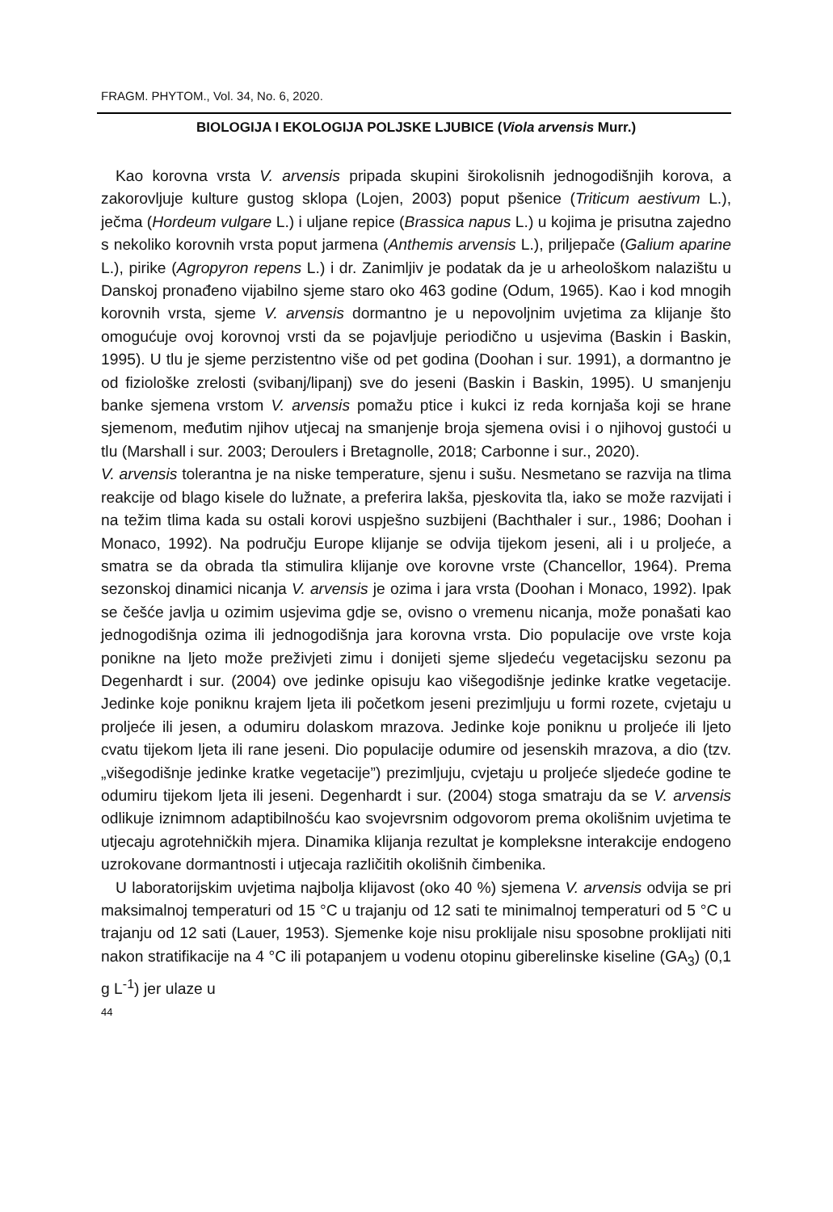FRAGM. PHYTOM., Vol. 34, No. 6, 2020.
BIOLOGIJA I EKOLOGIJA POLJSKE LJUBICE (Viola arvensis Murr.)
Kao korovna vrsta V. arvensis pripada skupini širokolisnih jednogodišnjih korova, a zakorovljuje kulture gustog sklopa (Lojen, 2003) poput pšenice (Triticum aestivum L.), ječma (Hordeum vulgare L.) i uljane repice (Brassica napus L.) u kojima je prisutna zajedno s nekoliko korovnih vrsta poput jarmena (Anthemis arvensis L.), priljepače (Galium aparine L.), pirike (Agropyron repens L.) i dr. Zanimljiv je podatak da je u arheološkom nalazištu u Danskoj pronađeno vijabilno sjeme staro oko 463 godine (Odum, 1965). Kao i kod mnogih korovnih vrsta, sjeme V. arvensis dormantno je u nepovoljnim uvjetima za klijanje što omogućuje ovoj korovnoj vrsti da se pojavljuje periodično u usjevima (Baskin i Baskin, 1995). U tlu je sjeme perzistentno više od pet godina (Doohan i sur. 1991), a dormantno je od fiziološke zrelosti (svibanj/lipanj) sve do jeseni (Baskin i Baskin, 1995). U smanjenju banke sjemena vrstom V. arvensis pomažu ptice i kukci iz reda kornjaša koji se hrane sjemenom, međutim njihov utjecaj na smanjenje broja sjemena ovisi i o njihovoj gustoći u tlu (Marshall i sur. 2003; Deroulers i Bretagnolle, 2018; Carbonne i sur., 2020).
V. arvensis tolerantna je na niske temperature, sjenu i sušu. Nesmetano se razvija na tlima reakcije od blago kisele do lužnate, a preferira lakša, pjeskovita tla, iako se može razvijati i na težim tlima kada su ostali korovi uspješno suzbijeni (Bachthaler i sur., 1986; Doohan i Monaco, 1992). Na području Europe klijanje se odvija tijekom jeseni, ali i u proljeće, a smatra se da obrada tla stimulira klijanje ove korovne vrste (Chancellor, 1964). Prema sezonskoj dinamici nicanja V. arvensis je ozima i jara vrsta (Doohan i Monaco, 1992). Ipak se češće javlja u ozimim usjevima gdje se, ovisno o vremenu nicanja, može ponašati kao jednogodišnja ozima ili jednogodišnja jara korovna vrsta. Dio populacije ove vrste koja ponikne na ljeto može preživjeti zimu i donijeti sjeme sljedeću vegetacijsku sezonu pa Degenhardt i sur. (2004) ove jedinke opisuju kao višegodišnje jedinke kratke vegetacije. Jedinke koje poniknu krajem ljeta ili početkom jeseni prezimljuju u formi rozete, cvjetaju u proljeće ili jesen, a odumiru dolaskom mrazova. Jedinke koje poniknu u proljeće ili ljeto cvatu tijekom ljeta ili rane jeseni. Dio populacije odumire od jesenskih mrazova, a dio (tzv. „višegodišnje jedinke kratke vegetacije”) prezimljuju, cvjetaju u proljeće sljedeće godine te odumiru tijekom ljeta ili jeseni. Degenhardt i sur. (2004) stoga smatraju da se V. arvensis odlikuje iznimnom adaptibilnošću kao svojevrsnim odgovorom prema okolišnim uvjetima te utjecaju agrotehničkih mjera. Dinamika klijanja rezultat je kompleksne interakcije endogeno uzrokovane dormantnosti i utjecaja različitih okolišnih čimbenika.
U laboratorijskim uvjetima najbolja klijavost (oko 40 %) sjemena V. arvensis odvija se pri maksimalnoj temperaturi od 15 °C u trajanju od 12 sati te minimalnoj temperaturi od 5 °C u trajanju od 12 sati (Lauer, 1953). Sjemenke koje nisu proklijale nisu sposobne proklijati niti nakon stratifikacije na 4 °C ili potapanjem u vodenu otopinu giberelinske kiseline (GA<sub>3</sub>) (0,1 g L<sup>-1</sup>) jer ulaze u
44